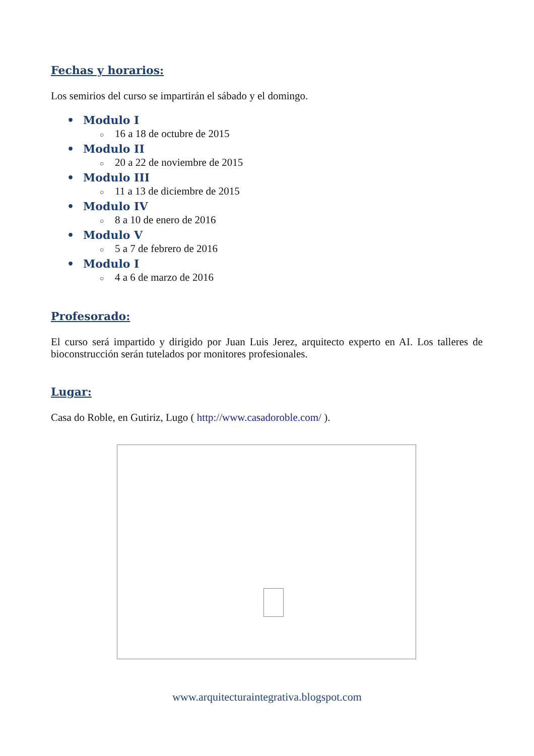Fechas y horarios:
Los semirios del curso se impartirán el sábado y el domingo.
• Modulo I
○ 16 a 18 de octubre de 2015
• Modulo II
○ 20 a 22 de noviembre de 2015
• Modulo III
○ 11 a 13 de diciembre de 2015
• Modulo IV
○ 8 a 10 de enero de 2016
• Modulo V
○ 5 a 7 de febrero de 2016
• Modulo I
○ 4 a 6 de marzo de 2016
Profesorado:
El curso será impartido y dirigido por Juan Luis Jerez, arquitecto experto en AI. Los talleres de bioconstrucción serán tutelados por monitores profesionales.
Lugar:
Casa do Roble, en Gutiriz, Lugo ( http://www.casadoroble.com/ ).
www.arquitecturaintegrativa.blogspot.com